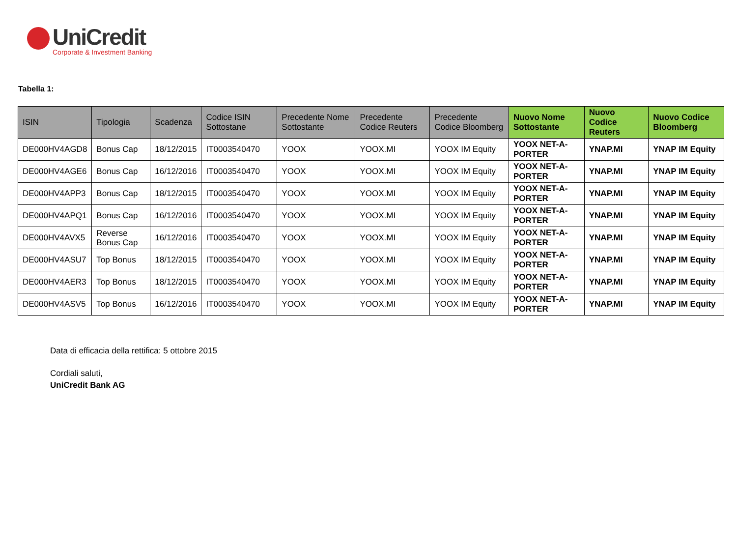UniCredit
Corporate & Investment Banking
Tabella 1:
| ISIN | Tipologia | Scadenza | Codice ISIN Sottostane | Precedente Nome Sottostante | Precedente Codice Reuters | Precedente Codice Bloomberg | Nuovo Nome Sottostante | Nuovo Codice Reuters | Nuovo Codice Bloomberg |
| --- | --- | --- | --- | --- | --- | --- | --- | --- | --- |
| DE000HV4AGD8 | Bonus Cap | 18/12/2015 | IT0003540470 | YOOX | YOOX.MI | YOOX IM Equity | YOOX NET-A-PORTER | YNAP.MI | YNAP IM Equity |
| DE000HV4AGE6 | Bonus Cap | 16/12/2016 | IT0003540470 | YOOX | YOOX.MI | YOOX IM Equity | YOOX NET-A-PORTER | YNAP.MI | YNAP IM Equity |
| DE000HV4APP3 | Bonus Cap | 18/12/2015 | IT0003540470 | YOOX | YOOX.MI | YOOX IM Equity | YOOX NET-A-PORTER | YNAP.MI | YNAP IM Equity |
| DE000HV4APQ1 | Bonus Cap | 16/12/2016 | IT0003540470 | YOOX | YOOX.MI | YOOX IM Equity | YOOX NET-A-PORTER | YNAP.MI | YNAP IM Equity |
| DE000HV4AVX5 | Reverse Bonus Cap | 16/12/2016 | IT0003540470 | YOOX | YOOX.MI | YOOX IM Equity | YOOX NET-A-PORTER | YNAP.MI | YNAP IM Equity |
| DE000HV4ASU7 | Top Bonus | 18/12/2015 | IT0003540470 | YOOX | YOOX.MI | YOOX IM Equity | YOOX NET-A-PORTER | YNAP.MI | YNAP IM Equity |
| DE000HV4AER3 | Top Bonus | 18/12/2015 | IT0003540470 | YOOX | YOOX.MI | YOOX IM Equity | YOOX NET-A-PORTER | YNAP.MI | YNAP IM Equity |
| DE000HV4ASV5 | Top Bonus | 16/12/2016 | IT0003540470 | YOOX | YOOX.MI | YOOX IM Equity | YOOX NET-A-PORTER | YNAP.MI | YNAP IM Equity |
Data di efficacia della rettifica: 5 ottobre 2015
Cordiali saluti,
UniCredit Bank AG